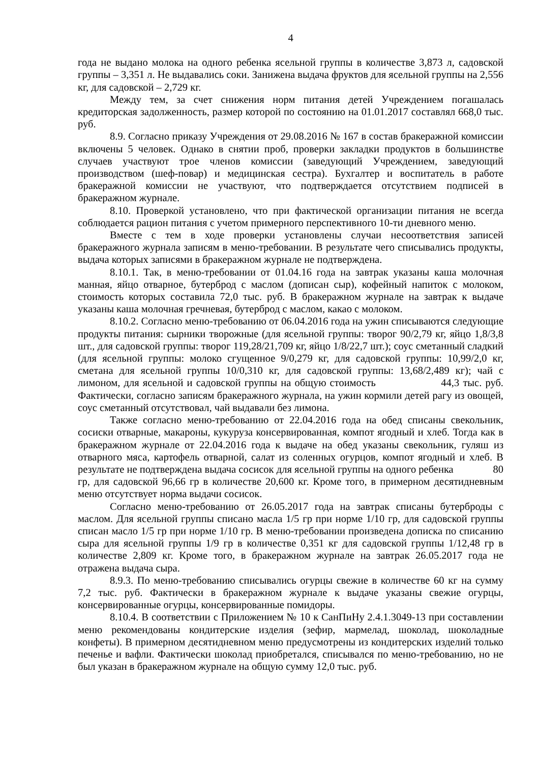4
года не выдано молока на одного ребенка ясельной группы в количестве 3,873 л, садовской группы – 3,351 л. Не выдавались соки. Занижена выдача фруктов для ясельной группы на 2,556 кг, для садовской – 2,729 кг.
Между тем, за счет снижения норм питания детей Учреждением погашалась кредиторская задолженность, размер которой по состоянию на 01.01.2017 составлял 668,0 тыс. руб.
8.9. Согласно приказу Учреждения от 29.08.2016 № 167 в состав бракеражной комиссии включены 5 человек. Однако в снятии проб, проверки закладки продуктов в большинстве случаев участвуют трое членов комиссии (заведующий Учреждением, заведующий производством (шеф-повар) и медицинская сестра). Бухгалтер и воспитатель в работе бракеражной комиссии не участвуют, что подтверждается отсутствием подписей в бракеражном журнале.
8.10. Проверкой установлено, что при фактической организации питания не всегда соблюдается рацион питания с учетом примерного перспективного 10-ти дневного меню.
Вместе с тем в ходе проверки установлены случаи несоответствия записей бракеражного журнала записям в меню-требовании. В результате чего списывались продукты, выдача которых записями в бракеражном журнале не подтверждена.
8.10.1. Так, в меню-требовании от 01.04.16 года на завтрак указаны каша молочная манная, яйцо отварное, бутерброд с маслом (дописан сыр), кофейный напиток с молоком, стоимость которых составила 72,0 тыс. руб. В бракеражном журнале на завтрак к выдаче указаны каша молочная гречневая, бутерброд с маслом, какао с молоком.
8.10.2. Согласно меню-требованию от 06.04.2016 года на ужин списываются следующие продукты питания: сырники творожные (для ясельной группы: творог 90/2,79 кг, яйцо 1,8/3,8 шт., для садовской группы: творог 119,28/21,709 кг, яйцо 1/8/22,7 шт.); соус сметанный сладкий (для ясельной группы: молоко сгущенное 9/0,279 кг, для садовской группы: 10,99/2,0 кг, сметана для ясельной группы 10/0,310 кг, для садовской группы: 13,68/2,489 кг); чай с лимоном, для ясельной и садовской группы на общую стоимость 44,3 тыс. руб. Фактически, согласно записям бракеражного журнала, на ужин кормили детей рагу из овощей, соус сметанный отсутствовал, чай выдавали без лимона.
Также согласно меню-требованию от 22.04.2016 года на обед списаны свекольник, сосиски отварные, макароны, кукуруза консервированная, компот ягодный и хлеб. Тогда как в бракеражном журнале от 22.04.2016 года к выдаче на обед указаны свекольник, гуляш из отварного мяса, картофель отварной, салат из соленных огурцов, компот ягодный и хлеб. В результате не подтверждена выдача сосисок для ясельной группы на одного ребенка 80 гр, для садовской 96,66 гр в количестве 20,600 кг. Кроме того, в примерном десятидневным меню отсутствует норма выдачи сосисок.
Согласно меню-требованию от 26.05.2017 года на завтрак списаны бутерброды с маслом. Для ясельной группы списано масла 1/5 гр при норме 1/10 гр, для садовской группы списан масло 1/5 гр при норме 1/10 гр. В меню-требовании произведена дописка по списанию сыра для ясельной группы 1/9 гр в количестве 0,351 кг для садовской группы 1/12,48 гр в количестве 2,809 кг. Кроме того, в бракеражном журнале на завтрак 26.05.2017 года не отражена выдача сыра.
8.9.3. По меню-требованию списывались огурцы свежие в количестве 60 кг на сумму 7,2 тыс. руб. Фактически в бракеражном журнале к выдаче указаны свежие огурцы, консервированные огурцы, консервированные помидоры.
8.10.4. В соответствии с Приложением № 10 к СанПиНу 2.4.1.3049-13 при составлении меню рекомендованы кондитерские изделия (зефир, мармелад, шоколад, шоколадные конфеты). В примерном десятидневном меню предусмотрены из кондитерских изделий только печенье и вафли. Фактически шоколад приобретался, списывался по меню-требованию, но не был указан в бракеражном журнале на общую сумму 12,0 тыс. руб.